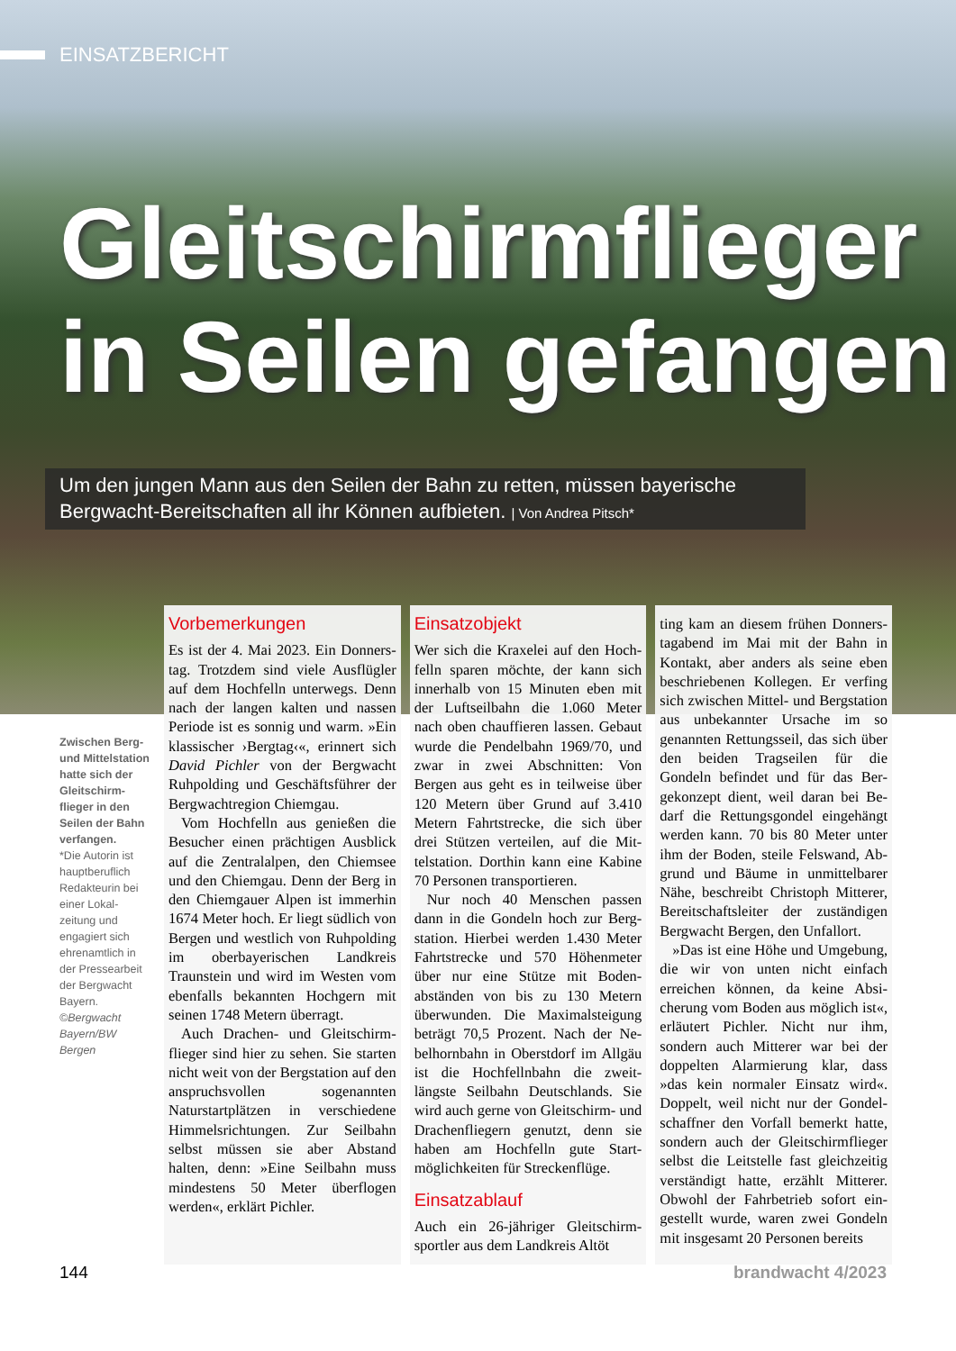EINSATZBERICHT
Gleitschirmflieger
in Seilen gefangen
Um den jungen Mann aus den Seilen der Bahn zu retten, müssen bayerische Bergwacht-Bereitschaften all ihr Können aufbieten. | Von Andrea Pitsch*
Zwischen Berg- und Mittelsta­tion hatte sich der Gleitschirm­flieger in den Seilen der Bahn verfangen.
*Die Autorin ist hauptberuflich Redakteurin bei einer Lokal­zeitung und engagiert sich ehrenamtlich in der Pressearbeit der Bergwacht Bayern.
©Bergwacht Bayern/BW Bergen
Vorbemerkungen
Es ist der 4. Mai 2023. Ein Donners­tag. Trotzdem sind viele Ausflügler auf dem Hochfelln unterwegs. Denn nach der langen kalten und nassen Periode ist es sonnig und warm. »Ein klassischer ›Bergtag‹«, erinnert sich David Pichler von der Bergwacht Ruhpolding und Geschäftsführer der Bergwachtregion Chiemgau.
Vom Hochfelln aus genießen die Besucher einen prächtigen Ausblick auf die Zentralalpen, den Chiemsee und den Chiemgau. Denn der Berg in den Chiemgauer Alpen ist im­merhin 1674 Meter hoch. Er liegt südlich von Bergen und westlich von Ruhpolding im oberbayerischen Landkreis Traunstein und wird im Westen vom ebenfalls bekannten Hochgern mit seinen 1748 Metern überragt.
Auch Drachen- und Gleitschirm­flieger sind hier zu sehen. Sie starten nicht weit von der Bergstation auf den anspruchsvollen sogenannten Naturstartplätzen in verschiedene Himmelsrichtungen. Zur Seilbahn selbst müssen sie aber Abstand halten, denn: »Eine Seilbahn muss mindestens 50 Meter überflogen werden«, erklärt Pichler.
Einsatzobjekt
Wer sich die Kraxelei auf den Hoch­felln sparen möchte, der kann sich innerhalb von 15 Minuten eben mit der Luftseilbahn die 1.060 Meter nach oben chauffieren lassen. Ge­baut wurde die Pendelbahn 1969/70, und zwar in zwei Abschnitten: Von Bergen aus geht es in teilweise über 120 Metern über Grund auf 3.410 Metern Fahrtstrecke, die sich über drei Stützen verteilen, auf die Mit­telstation. Dorthin kann eine Kabine 70 Personen transportieren.
Nur noch 40 Menschen passen dann in die Gondeln hoch zur Berg­station. Hierbei werden 1.430 Meter Fahrtstrecke und 570 Höhenmeter über nur eine Stütze mit Boden­abständen von bis zu 130 Metern überwunden. Die Maximalsteigung beträgt 70,5 Prozent. Nach der Ne­belhornbahn in Oberstdorf im All­gäu ist die Hochfellnbahn die zweit­längste Seilbahn Deutschlands. Sie wird auch gerne von Gleitschirm- und Drachenfliegern genutzt, denn sie haben am Hochfelln gute Start­möglichkeiten für Streckenflüge.
Einsatzablauf
Auch ein 26-jähriger Gleitschirm­sportler aus dem Landkreis Altöt­
ting kam an diesem frühen Donners­tagabend im Mai mit der Bahn in Kontakt, aber anders als seine eben beschriebenen Kollegen. Er verfing sich zwischen Mittel- und Bergsta­tion aus unbekannter Ursache im so genannten Rettungsseil, das sich über den beiden Tragseilen für die Gondeln befindet und für das Ber­gekonzept dient, weil daran bei Be­darf die Rettungsgondel eingehängt werden kann. 70 bis 80 Meter unter ihm der Boden, steile Felswand, Ab­grund und Bäume in unmittelbarer Nähe, beschreibt Christoph Mitterer, Bereitschaftsleiter der zuständigen Bergwacht Bergen, den Unfallort.
»Das ist eine Höhe und Umge­bung, die wir von unten nicht einfach erreichen können, da keine Absi­cherung vom Boden aus möglich ist«, erläutert Pichler. Nicht nur ihm, sondern auch Mitterer war bei der doppelten Alarmierung klar, dass »das kein normaler Einsatz wird«. Doppelt, weil nicht nur der Gondel­schaffner den Vorfall bemerkt hatte, sondern auch der Gleitschirmflieger selbst die Leitstelle fast gleichzeitig verständigt hatte, erzählt Mitterer. Obwohl der Fahrbetrieb sofort ein­gestellt wurde, waren zwei Gondeln mit insgesamt 20 Personen bereits
144 brandwacht 4/2023